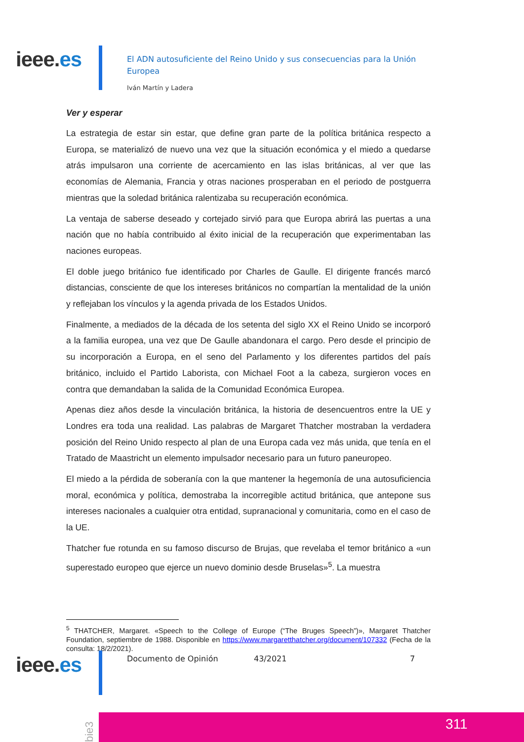ieee.es
El ADN autosuficiente del Reino Unido y sus consecuencias para la Unión Europea
Iván Martín y Ladera
Ver y esperar
La estrategia de estar sin estar, que define gran parte de la política británica respecto a Europa, se materializó de nuevo una vez que la situación económica y el miedo a quedarse atrás impulsaron una corriente de acercamiento en las islas británicas, al ver que las economías de Alemania, Francia y otras naciones prosperaban en el periodo de postguerra mientras que la soledad británica ralentizaba su recuperación económica.
La ventaja de saberse deseado y cortejado sirvió para que Europa abrirá las puertas a una nación que no había contribuido al éxito inicial de la recuperación que experimentaban las naciones europeas.
El doble juego británico fue identificado por Charles de Gaulle. El dirigente francés marcó distancias, consciente de que los intereses británicos no compartían la mentalidad de la unión y reflejaban los vínculos y la agenda privada de los Estados Unidos.
Finalmente, a mediados de la década de los setenta del siglo XX el Reino Unido se incorporó a la familia europea, una vez que De Gaulle abandonara el cargo. Pero desde el principio de su incorporación a Europa, en el seno del Parlamento y los diferentes partidos del país británico, incluido el Partido Laborista, con Michael Foot a la cabeza, surgieron voces en contra que demandaban la salida de la Comunidad Económica Europea.
Apenas diez años desde la vinculación británica, la historia de desencuentros entre la UE y Londres era toda una realidad. Las palabras de Margaret Thatcher mostraban la verdadera posición del Reino Unido respecto al plan de una Europa cada vez más unida, que tenía en el Tratado de Maastricht un elemento impulsador necesario para un futuro paneuropeo.
El miedo a la pérdida de soberanía con la que mantener la hegemonía de una autosuficiencia moral, económica y política, demostraba la incorregible actitud británica, que antepone sus intereses nacionales a cualquier otra entidad, supranacional y comunitaria, como en el caso de la UE.
Thatcher fue rotunda en su famoso discurso de Brujas, que revelaba el temor británico a «un superestado europeo que ejerce un nuevo dominio desde Bruselas»<sup>5</sup>. La muestra
<sup>5</sup> THATCHER, Margaret. «Speech to the College of Europe (“The Bruges Speech”)», Margaret Thatcher Foundation, septiembre de 1988. Disponible en https://www.margaretthatcher.org/document/107332 (Fecha de la consulta: 18/2/2021).
ieee.es Documento de Opinión 43/2021 7
bie3
311